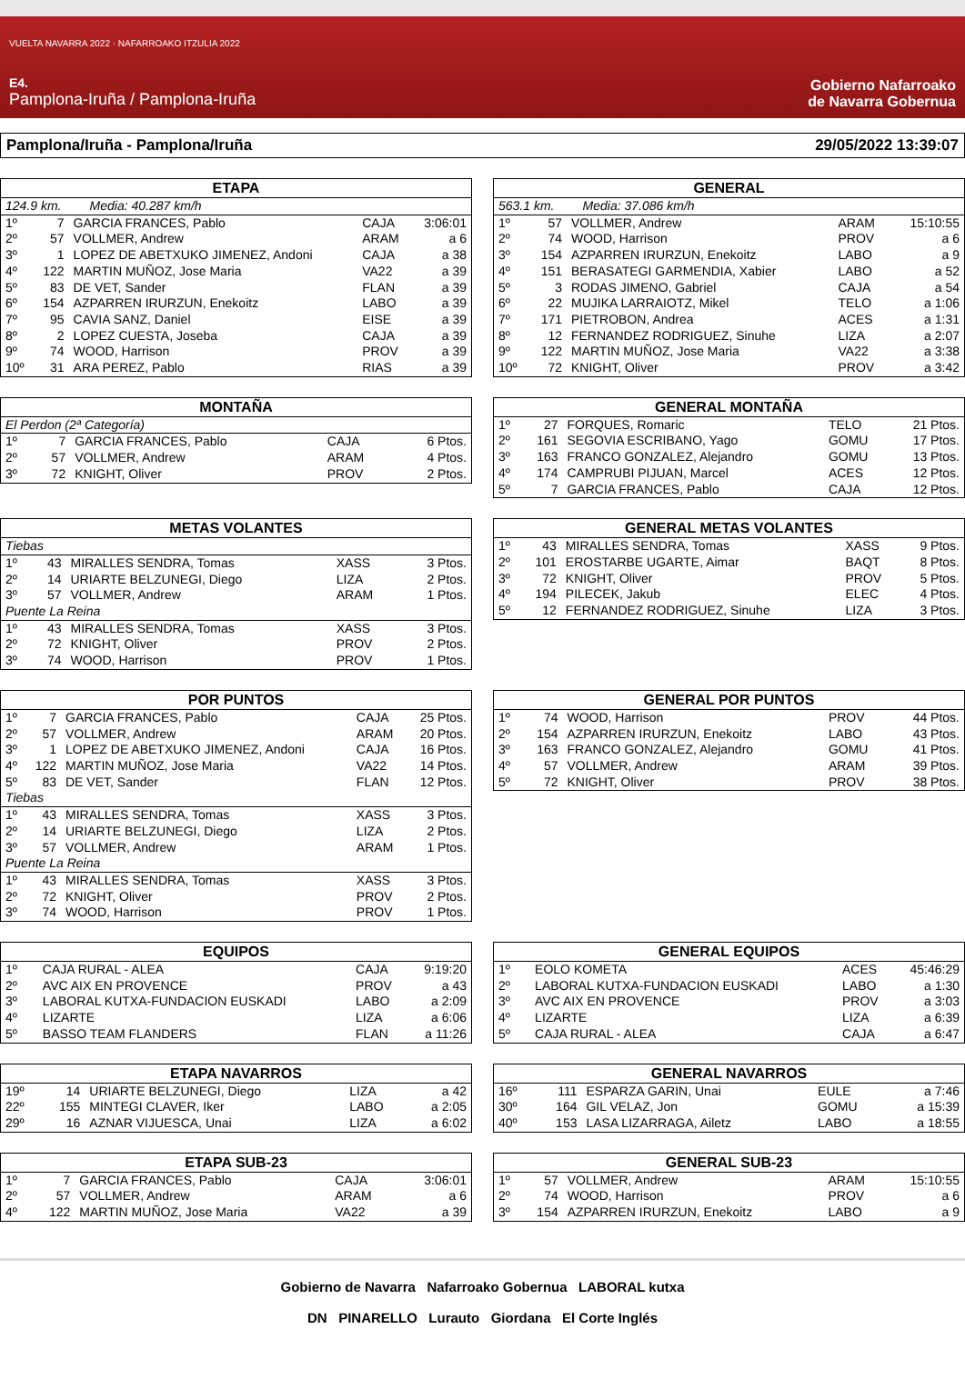VUELTA NAVARRA 2022 · NAFARROAKO ITZULIA 2022
E4.
Pamplona-Iruña / Pamplona-Iruña
Gobierno Nafarroako
de Navarra Gobernua
Pamplona/Iruña - Pamplona/Iruña 29/05/2022 13:39:07
| ETAPA | | | | |
| --- | --- | --- | --- | --- |
| 124.9 km. Media: 40.287 km/h | | | | |
| 1º | 7 | GARCIA FRANCES, Pablo | CAJA | 3:06:01 |
| 2º | 57 | VOLLMER, Andrew | ARAM | a 6 |
| 3º | 1 | LOPEZ DE ABETXUKO JIMENEZ, Andoni | CAJA | a 38 |
| 4º | 122 | MARTIN MUÑOZ, Jose Maria | VA22 | a 39 |
| 5º | 83 | DE VET, Sander | FLAN | a 39 |
| 6º | 154 | AZPARREN IRURZUN, Enekoitz | LABO | a 39 |
| 7º | 95 | CAVIA SANZ, Daniel | EISE | a 39 |
| 8º | 2 | LOPEZ CUESTA, Joseba | CAJA | a 39 |
| 9º | 74 | WOOD, Harrison | PROV | a 39 |
| 10º | 31 | ARA PEREZ, Pablo | RIAS | a 39 |
| GENERAL | | | | |
| --- | --- | --- | --- | --- |
| 563.1 km. Media: 37.086 km/h | | | | |
| 1º | 57 | VOLLMER, Andrew | ARAM | 15:10:55 |
| 2º | 74 | WOOD, Harrison | PROV | a 6 |
| 3º | 154 | AZPARREN IRURZUN, Enekoitz | LABO | a 9 |
| 4º | 151 | BERASATEGI GARMENDIA, Xabier | LABO | a 52 |
| 5º | 3 | RODAS JIMENO, Gabriel | CAJA | a 54 |
| 6º | 22 | MUJIKA LARRAIOTZ, Mikel | TELO | a 1:06 |
| 7º | 171 | PIETROBON, Andrea | ACES | a 1:31 |
| 8º | 12 | FERNANDEZ RODRIGUEZ, Sinuhe | LIZA | a 2:07 |
| 9º | 122 | MARTIN MUÑOZ, Jose Maria | VA22 | a 3:38 |
| 10º | 72 | KNIGHT, Oliver | PROV | a 3:42 |
| MONTAÑA | | | | |
| --- | --- | --- | --- | --- |
| El Perdon (2ª Categoría) | | | | |
| 1º | 7 | GARCIA FRANCES, Pablo | CAJA | 6 Ptos. |
| 2º | 57 | VOLLMER, Andrew | ARAM | 4 Ptos. |
| 3º | 72 | KNIGHT, Oliver | PROV | 2 Ptos. |
| GENERAL MONTAÑA | | | | |
| --- | --- | --- | --- | --- |
| 1º | 27 | FORQUES, Romaric | TELO | 21 Ptos. |
| 2º | 161 | SEGOVIA ESCRIBANO, Yago | GOMU | 17 Ptos. |
| 3º | 163 | FRANCO GONZALEZ, Alejandro | GOMU | 13 Ptos. |
| 4º | 174 | CAMPRUBI PIJUAN, Marcel | ACES | 12 Ptos. |
| 5º | 7 | GARCIA FRANCES, Pablo | CAJA | 12 Ptos. |
| METAS VOLANTES | | | | |
| --- | --- | --- | --- | --- |
| Tiebas | | | | |
| 1º | 43 | MIRALLES SENDRA, Tomas | XASS | 3 Ptos. |
| 2º | 14 | URIARTE BELZUNEGI, Diego | LIZA | 2 Ptos. |
| 3º | 57 | VOLLMER, Andrew | ARAM | 1 Ptos. |
| Puente La Reina | | | | |
| 1º | 43 | MIRALLES SENDRA, Tomas | XASS | 3 Ptos. |
| 2º | 72 | KNIGHT, Oliver | PROV | 2 Ptos. |
| 3º | 74 | WOOD, Harrison | PROV | 1 Ptos. |
| GENERAL METAS VOLANTES | | | | |
| --- | --- | --- | --- | --- |
| 1º | 43 | MIRALLES SENDRA, Tomas | XASS | 9 Ptos. |
| 2º | 101 | EROSTARBE UGARTE, Aimar | BAQT | 8 Ptos. |
| 3º | 72 | KNIGHT, Oliver | PROV | 5 Ptos. |
| 4º | 194 | PILECEK, Jakub | ELEC | 4 Ptos. |
| 5º | 12 | FERNANDEZ RODRIGUEZ, Sinuhe | LIZA | 3 Ptos. |
| POR PUNTOS | | | | |
| --- | --- | --- | --- | --- |
| 1º | 7 | GARCIA FRANCES, Pablo | CAJA | 25 Ptos. |
| 2º | 57 | VOLLMER, Andrew | ARAM | 20 Ptos. |
| 3º | 1 | LOPEZ DE ABETXUKO JIMENEZ, Andoni | CAJA | 16 Ptos. |
| 4º | 122 | MARTIN MUÑOZ, Jose Maria | VA22 | 14 Ptos. |
| 5º | 83 | DE VET, Sander | FLAN | 12 Ptos. |
| Tiebas | | | | |
| 1º | 43 | MIRALLES SENDRA, Tomas | XASS | 3 Ptos. |
| 2º | 14 | URIARTE BELZUNEGI, Diego | LIZA | 2 Ptos. |
| 3º | 57 | VOLLMER, Andrew | ARAM | 1 Ptos. |
| Puente La Reina | | | | |
| 1º | 43 | MIRALLES SENDRA, Tomas | XASS | 3 Ptos. |
| 2º | 72 | KNIGHT, Oliver | PROV | 2 Ptos. |
| 3º | 74 | WOOD, Harrison | PROV | 1 Ptos. |
| GENERAL POR PUNTOS | | | | |
| --- | --- | --- | --- | --- |
| 1º | 74 | WOOD, Harrison | PROV | 44 Ptos. |
| 2º | 154 | AZPARREN IRURZUN, Enekoitz | LABO | 43 Ptos. |
| 3º | 163 | FRANCO GONZALEZ, Alejandro | GOMU | 41 Ptos. |
| 4º | 57 | VOLLMER, Andrew | ARAM | 39 Ptos. |
| 5º | 72 | KNIGHT, Oliver | PROV | 38 Ptos. |
| EQUIPOS | | | | |
| --- | --- | --- | --- | --- |
| 1º | | CAJA RURAL - ALEA | CAJA | 9:19:20 |
| 2º | | AVC AIX EN PROVENCE | PROV | a 43 |
| 3º | | LABORAL KUTXA-FUNDACION EUSKADI | LABO | a 2:09 |
| 4º | | LIZARTE | LIZA | a 6:06 |
| 5º | | BASSO TEAM FLANDERS | FLAN | a 11:26 |
| GENERAL EQUIPOS | | | | |
| --- | --- | --- | --- | --- |
| 1º | | EOLO KOMETA | ACES | 45:46:29 |
| 2º | | LABORAL KUTXA-FUNDACION EUSKADI | LABO | a 1:30 |
| 3º | | AVC AIX EN PROVENCE | PROV | a 3:03 |
| 4º | | LIZARTE | LIZA | a 6:39 |
| 5º | | CAJA RURAL - ALEA | CAJA | a 6:47 |
| ETAPA NAVARROS | | | | |
| --- | --- | --- | --- | --- |
| 19º | 14 | URIARTE BELZUNEGI, Diego | LIZA | a 42 |
| 22º | 155 | MINTEGI CLAVER, Iker | LABO | a 2:05 |
| 29º | 16 | AZNAR VIJUESCA, Unai | LIZA | a 6:02 |
| GENERAL NAVARROS | | | | |
| --- | --- | --- | --- | --- |
| 16º | 111 | ESPARZA GARIN, Unai | EULE | a 7:46 |
| 30º | 164 | GIL VELAZ, Jon | GOMU | a 15:39 |
| 40º | 153 | LASA LIZARRAGA, Ailetz | LABO | a 18:55 |
| ETAPA SUB-23 | | | | |
| --- | --- | --- | --- | --- |
| 1º | 7 | GARCIA FRANCES, Pablo | CAJA | 3:06:01 |
| 2º | 57 | VOLLMER, Andrew | ARAM | a 6 |
| 4º | 122 | MARTIN MUÑOZ, Jose Maria | VA22 | a 39 |
| GENERAL SUB-23 | | | | |
| --- | --- | --- | --- | --- |
| 1º | 57 | VOLLMER, Andrew | ARAM | 15:10:55 |
| 2º | 74 | WOOD, Harrison | PROV | a 6 |
| 3º | 154 | AZPARREN IRURZUN, Enekoitz | LABO | a 9 |
Gobierno de Navarra Nafarroako Gobernua LABORAL kutxa
DN PINARELLO Lurauto Giordana El Corte Inglés